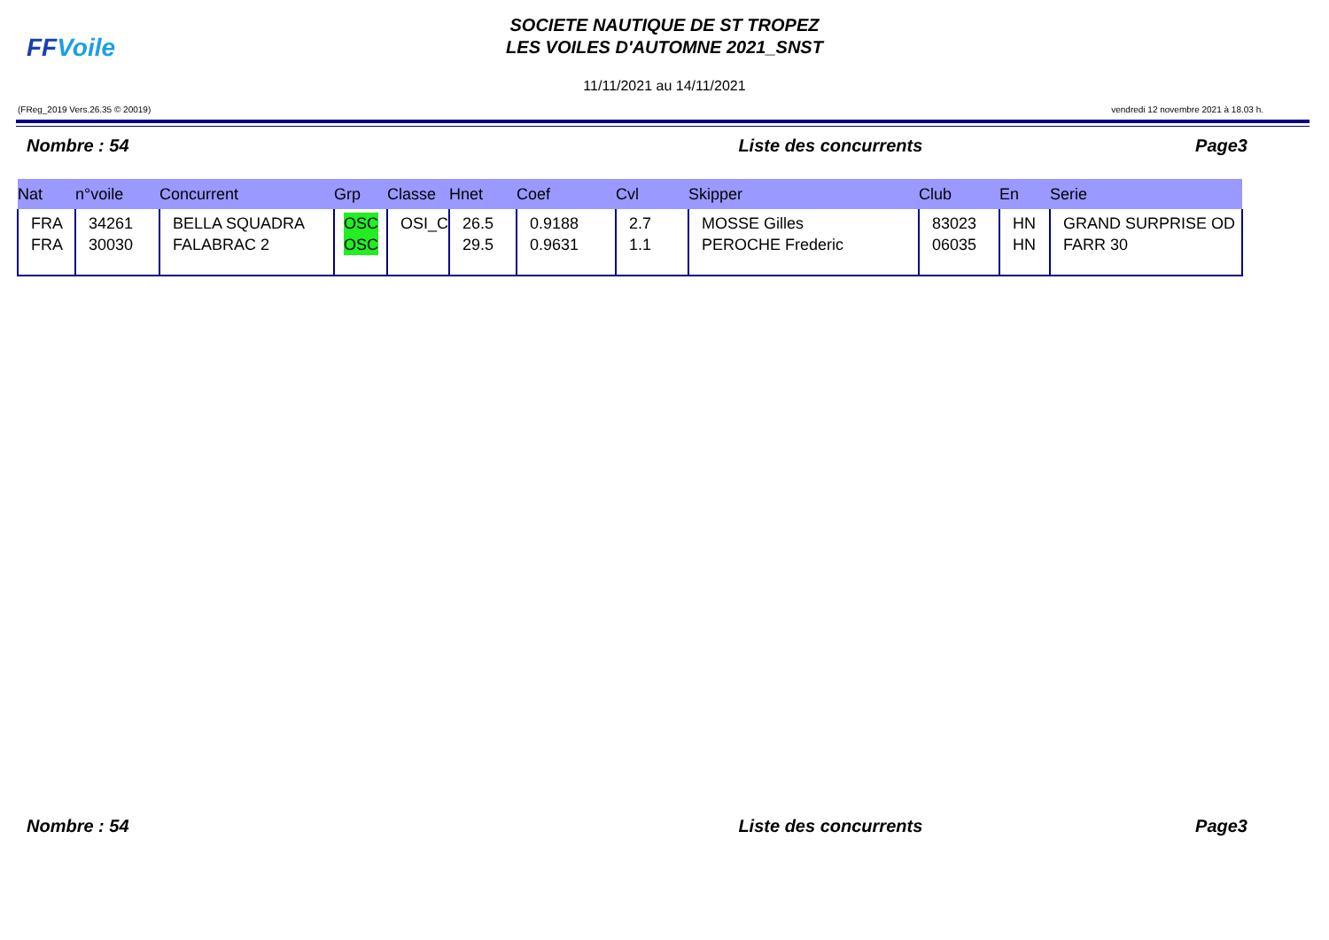FFVoile
SOCIETE NAUTIQUE DE ST TROPEZ
LES VOILES D'AUTOMNE 2021_SNST
11/11/2021 au 14/11/2021
(FReg_2019 Vers.26.35 © 20019) vendredi 12 novembre 2021 à 18.03 h.
Nombre : 54 Liste des concurrents Page3
| Nat | n°voile | Concurrent | Grp | Classe | Hnet | Coef | Cvl | Skipper | Club | En | Serie |
| --- | --- | --- | --- | --- | --- | --- | --- | --- | --- | --- | --- |
| FRA FRA | 34261 30030 | BELLA SQUADRA FALABRAC 2 | OSC OSC | OSI_C | 26.5 29.5 | 0.9188 0.9631 | 2.7 1.1 | MOSSE Gilles PEROCHE Frederic | 83023 06035 | HN HN | GRAND SURPRISE OD FARR 30 |
Nombre : 54 Liste des concurrents Page3